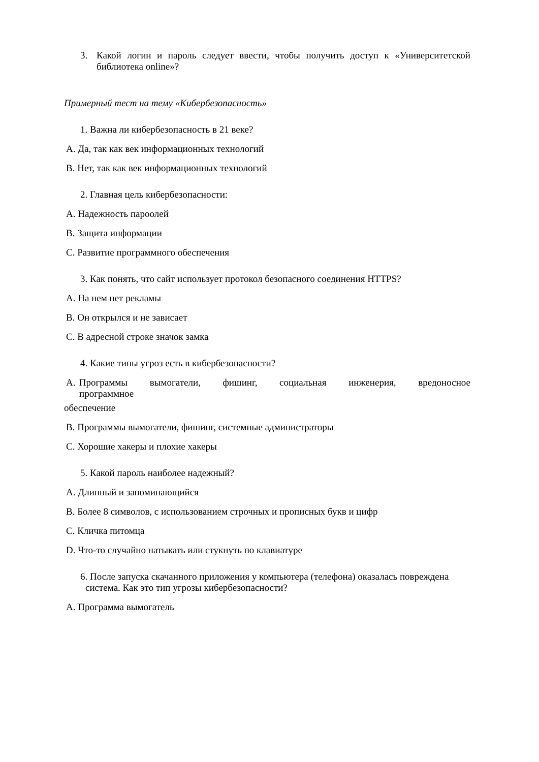3. Какой логин и пароль следует ввести, чтобы получить доступ к «Университетской библиотека online»?
Примерный тест на тему «Кибербезопасность»
1. Важна ли кибербезопасность в 21 веке?
A. Да, так как век информационных технологий
B. Нет, так как век информационных технологий
2. Главная цель кибербезопасности:
A. Надежность пароолей
B. Защита информации
C. Развитие программного обеспечения
3. Как понять, что сайт использует протокол безопасного соединения HTTPS?
A. На нем нет рекламы
B. Он открылся и не зависает
C. В адресной строке значок замка
4. Какие типы угроз есть в кибербезопасности?
A. Программы вымогатели, фишинг, социальная инженерия, вредоносное программное
обеспечение
B. Программы вымогатели, фишинг, системные администраторы
C. Хорошие хакеры и плохие хакеры
5. Какой пароль наиболее надежный?
A. Длинный и запоминающийся
B. Более 8 символов, с использованием строчных и прописных букв и цифр
C. Кличка питомца
D. Что-то случайно натыкать или стукнуть по клавиатуре
6. После запуска скачанного приложения у компьютера (телефона) оказалась повреждена система. Как это тип угрозы кибербезопасности?
A. Программа вымогатель